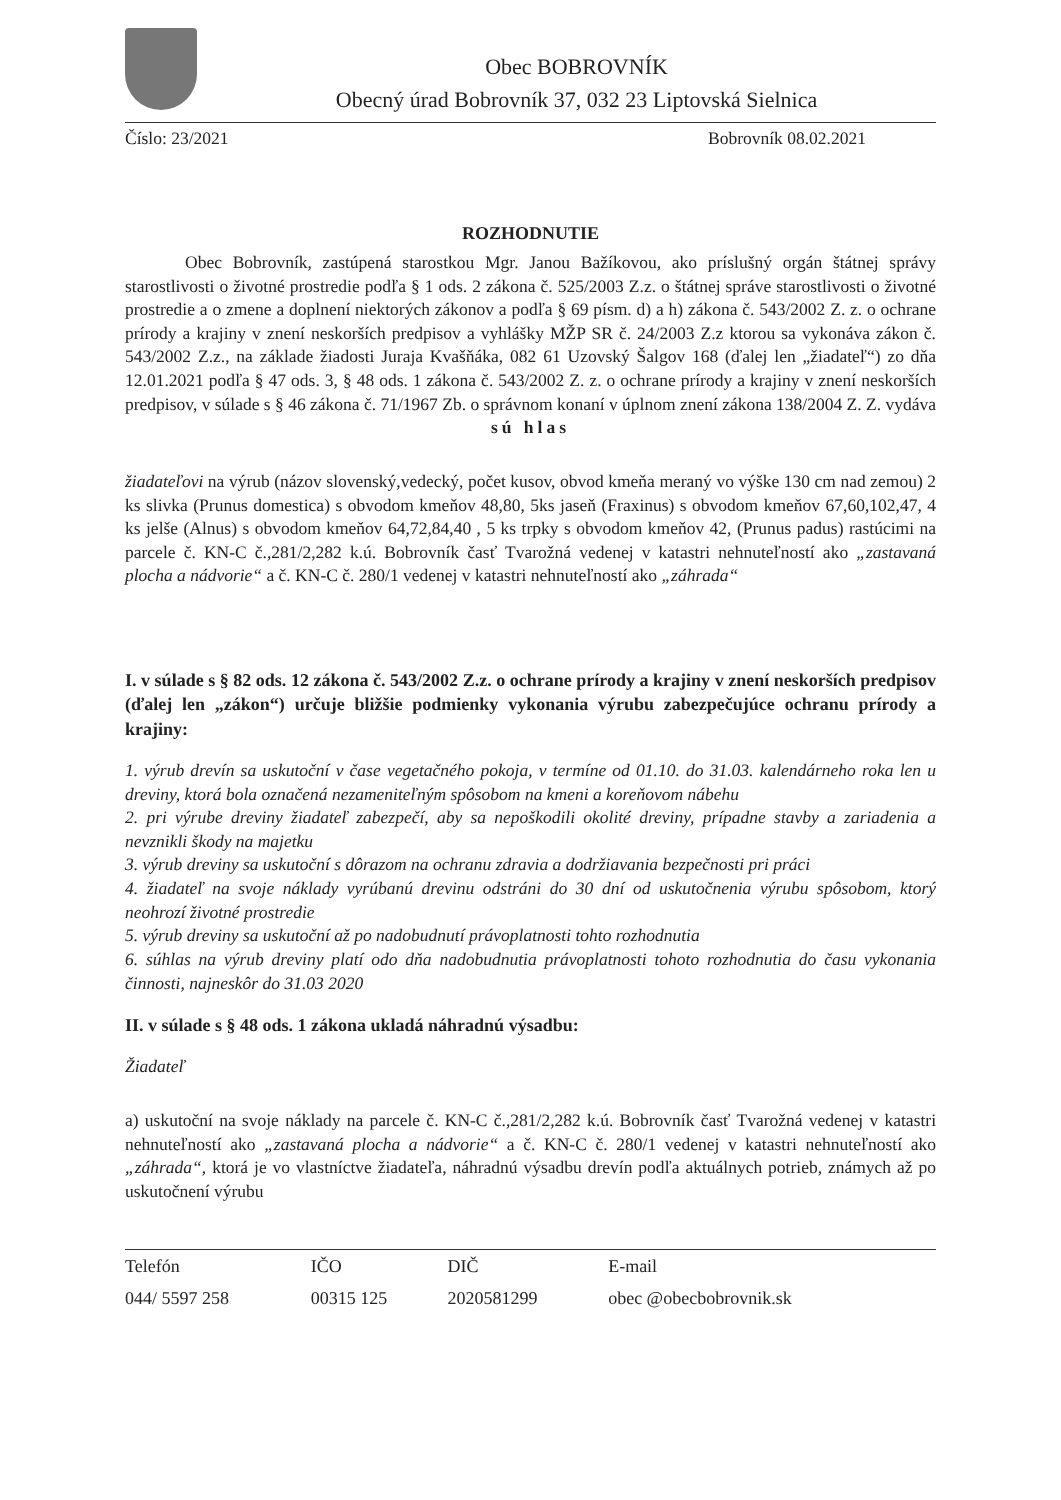Obec BOBROVNÍK
Obecný úrad Bobrovník 37, 032 23 Liptovská Sielnica
Číslo: 23/2021 Bobrovník 08.02.2021
ROZHODNUTIE
Obec Bobrovník, zastúpená starostkou Mgr. Janou Bažíkovou, ako príslušný orgán štátnej správy starostlivosti o životné prostredie podľa § 1 ods. 2 zákona č. 525/2003 Z.z. o štátnej správe starostlivosti o životné prostredie a o zmene a doplnení niektorých zákonov a podľa § 69 písm. d) a h) zákona č. 543/2002 Z. z. o ochrane prírody a krajiny v znení neskorších predpisov a vyhlášky MŽP SR č. 24/2003 Z.z ktorou sa vykonáva zákon č. 543/2002 Z.z., na základe žiadosti Juraja Kvašňáka, 082 61 Uzovský Šalgov 168 (ďalej len „žiadateľ“) zo dňa 12.01.2021 podľa § 47 ods. 3, § 48 ods. 1 zákona č. 543/2002 Z. z. o ochrane prírody a krajiny v znení neskorších predpisov, v súlade s § 46 zákona č. 71/1967 Zb. o správnom konaní v úplnom znení zákona 138/2004 Z. Z. vydáva
sú hlas
žiadateľovi na výrub (názov slovenský,vedecký, počet kusov, obvod kmeňa meraný vo výške 130 cm nad zemou) 2 ks slivka (Prunus domestica) s obvodom kmeňov 48,80, 5ks jaseň (Fraxinus) s obvodom kmeňov 67,60,102,47, 4 ks jelše (Alnus) s obvodom kmeňov 64,72,84,40 , 5 ks trpky s obvodom kmeňov 42, (Prunus padus) rastúcimi na parcele č. KN-C č.,281/2,282 k.ú. Bobrovník časť Tvarožná vedenej v katastri nehnuteľností ako „zastavaná plocha a nádvorie“ a č. KN-C č. 280/1 vedenej v katastri nehnuteľností ako „záhrada“
I. v súlade s § 82 ods. 12 zákona č. 543/2002 Z.z. o ochrane prírody a krajiny v znení neskorších predpisov (ďalej len „zákon“) určuje bližšie podmienky vykonania výrubu zabezpečujúce ochranu prírody a krajiny:
1. výrub drevín sa uskutoční v čase vegetačného pokoja, v termíne od 01.10. do 31.03. kalendárneho roka len u dreviny, ktorá bola označená nezameniteľným spôsobom na kmeni a koreňovom nábehu
2. pri výrube dreviny žiadateľ zabezpečí, aby sa nepoškodili okolité dreviny, prípadne stavby a zariadenia a nevznikli škody na majetku
3. výrub dreviny sa uskutoční s dôrazom na ochranu zdravia a dodržiavania bezpečnosti pri práci
4. žiadateľ na svoje náklady vyrúbanú drevinu odstráni do 30 dní od uskutočnenia výrubu spôsobom, ktorý neohrozí životné prostredie
5. výrub dreviny sa uskutoční až po nadobudnutí právoplatnosti tohto rozhodnutia
6. súhlas na výrub dreviny platí odo dňa nadobudnutia právoplatnosti tohoto rozhodnutia do času vykonania činnosti, najneskôr do 31.03 2020
II. v súlade s § 48 ods. 1 zákona ukladá náhradnú výsadbu:
Žiadateľ
a) uskutoční na svoje náklady na parcele č. KN-C č.,281/2,282 k.ú. Bobrovník časť Tvarožná vedenej v katastri nehnuteľností ako „zastavaná plocha a nádvorie“ a č. KN-C č. 280/1 vedenej v katastri nehnuteľností ako „záhrada“, ktorá je vo vlastníctve žiadateľa, náhradnú výsadbu drevín podľa aktuálnych potrieb, známych až po uskutočnení výrubu
| Telefón | IČO | DIČ | E-mail |
| 044/ 5597 258 | 00315 125 | 2020581299 | obec @obecbobrovnik.sk |